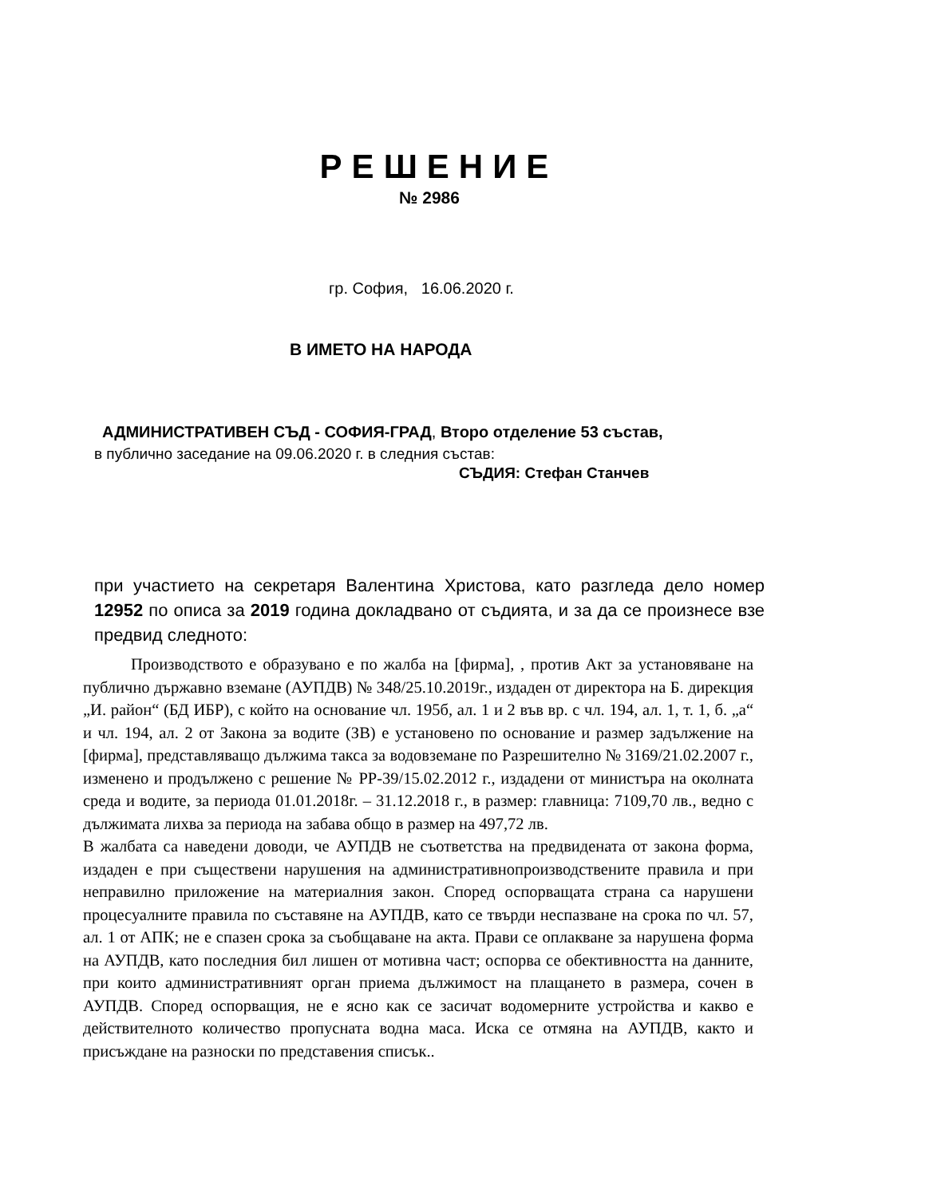РЕШЕНИЕ
№ 2986
гр. София, 16.06.2020 г.
В ИМЕТО НА НАРОДА
АДМИНИСТРАТИВЕН СЪД - СОФИЯ-ГРАД, Второ отделение 53 състав,
в публично заседание на 09.06.2020 г. в следния състав:
СЪДИЯ: Стефан Станчев
при участието на секретаря Валентина Христова, като разгледа дело номер 12952 по описа за 2019 година докладвано от съдията, и за да се произнесе взе предвид следното:
Производството е образувано е по жалба на [фирма], , против Акт за установяване на публично държавно вземане (АУПДВ) № 348/25.10.2019г., издаден от директора на Б. дирекция „И. район“ (БД ИБР), с който на основание чл. 195б, ал. 1 и 2 във вр. с чл. 194, ал. 1, т. 1, б. „а“ и чл. 194, ал. 2 от Закона за водите (ЗВ) е установено по основание и размер задължение на [фирма], представляващо дължима такса за водовземане по Разрешително № 3169/21.02.2007 г., изменено и продължено с решение № РР-39/15.02.2012 г., издадени от министъра на околната среда и водите, за периода 01.01.2018г. – 31.12.2018 г., в размер: главница: 7109,70 лв., ведно с дължимата лихва за периода на забава общо в размер на 497,72 лв.
В жалбата са наведени доводи, че АУПДВ не съответства на предвидената от закона форма, издаден е при съществени нарушения на административнопроизводствените правила и при неправилно приложение на материалния закон. Според оспорващата страна са нарушени процесуалните правила по съставяне на АУПДВ, като се твърди неспазване на срока по чл. 57, ал. 1 от АПК; не е спазен срока за съобщаване на акта. Прави се оплакване за нарушена форма на АУПДВ, като последния бил лишен от мотивна част; оспорва се обективността на данните, при които административният орган приема дължимост на плащането в размера, сочен в АУПДВ. Според оспорващия, не е ясно как се засичат водомерните устройства и какво е действителното количество пропусната водна маса. Иска се отмяна на АУПДВ, както и присъждане на разноски по представения списък..